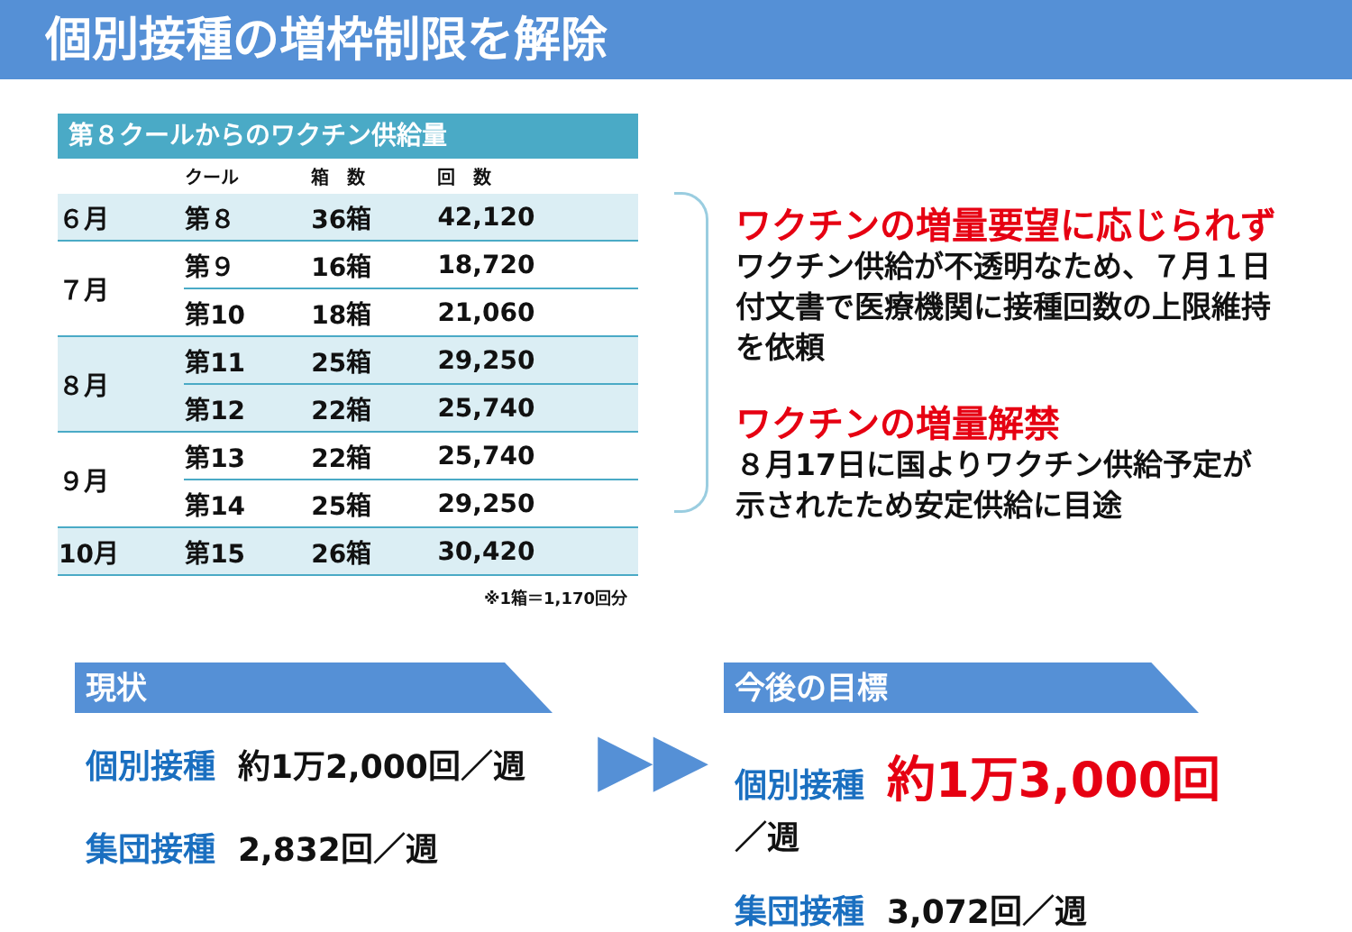個別接種の増枠制限を解除
第８クールからのワクチン供給量
| | クール | 箱 数 | 回 数 |
| --- | --- | --- | --- |
| ６月 | 第８ | 36箱 | 42,120 |
| ７月 | 第９ | 16箱 | 18,720 |
| | 第10 | 18箱 | 21,060 |
| ８月 | 第11 | 25箱 | 29,250 |
| | 第12 | 22箱 | 25,740 |
| ９月 | 第13 | 22箱 | 25,740 |
| | 第14 | 25箱 | 29,250 |
| 10月 | 第15 | 26箱 | 30,420 |
※1箱＝1,170回分
ワクチンの増量要望に応じられず
ワクチン供給が不透明なため、７月１日付文書で医療機関に接種回数の上限維持を依頼
ワクチンの増量解禁
８月17日に国よりワクチン供給予定が示されたため安定供給に目途
現状
個別接種 約1万2,000回／週
集団接種 2,832回／週
▶▶
今後の目標
個別接種 約1万3,000回／週
集団接種 3,072回／週